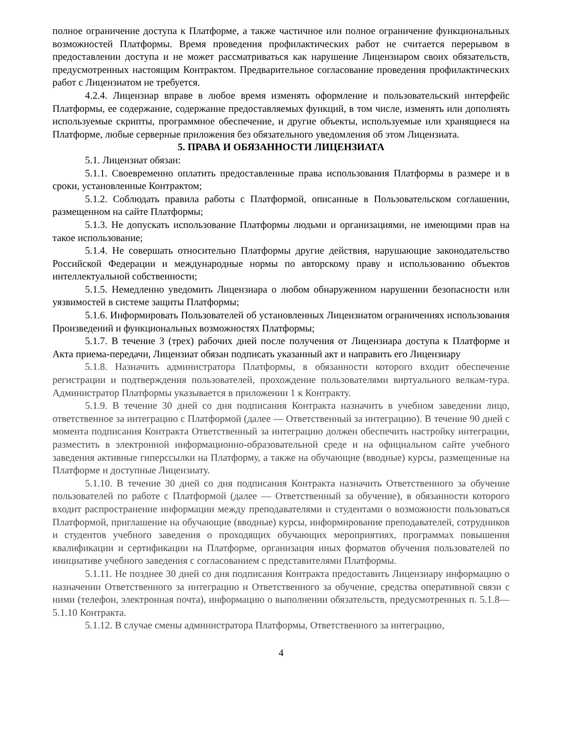полное ограничение доступа к Платформе, а также частичное или полное ограничение функциональных возможностей Платформы. Время проведения профилактических работ не считается перерывом в предоставлении доступа и не может рассматриваться как нарушение Лицензиаром своих обязательств, предусмотренных настоящим Контрактом. Предварительное согласование проведения профилактических работ с Лицензиатом не требуется.
4.2.4. Лицензиар вправе в любое время изменять оформление и пользовательский интерфейс Платформы, ее содержание, содержание предоставляемых функций, в том числе, изменять или дополнять используемые скрипты, программное обеспечение, и другие объекты, используемые или хранящиеся на Платформе, любые серверные приложения без обязательного уведомления об этом Лицензиата.
5. ПРАВА И ОБЯЗАННОСТИ ЛИЦЕНЗИАТА
5.1. Лицензиат обязан:
5.1.1. Своевременно оплатить предоставленные права использования Платформы в размере и в сроки, установленные Контрактом;
5.1.2. Соблюдать правила работы с Платформой, описанные в Пользовательском соглашении, размещенном на сайте Платформы;
5.1.3. Не допускать использование Платформы людьми и организациями, не имеющими прав на такое использование;
5.1.4. Не совершать относительно Платформы другие действия, нарушающие законодательство Российской Федерации и международные нормы по авторскому праву и использованию объектов интеллектуальной собственности;
5.1.5. Немедленно уведомить Лицензиара о любом обнаруженном нарушении безопасности или уязвимостей в системе защиты Платформы;
5.1.6. Информировать Пользователей об установленных Лицензиатом ограничениях использования Произведений и функциональных возможностях Платформы;
5.1.7. В течение 3 (трех) рабочих дней после получения от Лицензиара доступа к Платформе и Акта приема-передачи, Лицензиат обязан подписать указанный акт и направить его Лицензиару
5.1.8. Назначить администратора Платформы, в обязанности которого входит обеспечение регистрации и подтверждения пользователей, прохождение пользователями виртуального велкам-тура. Администратор Платформы указывается в приложении 1 к Контракту.
5.1.9. В течение 30 дней со дня подписания Контракта назначить в учебном заведении лицо, ответственное за интеграцию с Платформой (далее — Ответственный за интеграцию). В течение 90 дней с момента подписания Контракта Ответственный за интеграцию должен обеспечить настройку интеграции, разместить в электронной информационно-образовательной среде и на официальном сайте учебного заведения активные гиперссылки на Платформу, а также на обучающие (вводные) курсы, размещенные на Платформе и доступные Лицензиату.
5.1.10. В течение 30 дней со дня подписания Контракта назначить Ответственного за обучение пользователей по работе с Платформой (далее — Ответственный за обучение), в обязанности которого входит распространение информации между преподавателями и студентами о возможности пользоваться Платформой, приглашение на обучающие (вводные) курсы, информирование преподавателей, сотрудников и студентов учебного заведения о проходящих обучающих мероприятиях, программах повышения квалификации и сертификации на Платформе, организация иных форматов обучения пользователей по инициативе учебного заведения с согласованием с представителями Платформы.
5.1.11. Не позднее 30 дней со дня подписания Контракта предоставить Лицензиару информацию о назначении Ответственного за интеграцию и Ответственного за обучение, средства оперативной связи с ними (телефон, электронная почта), информацию о выполнении обязательств, предусмотренных п. 5.1.8—5.1.10 Контракта.
5.1.12. В случае смены администратора Платформы, Ответственного за интеграцию,
4